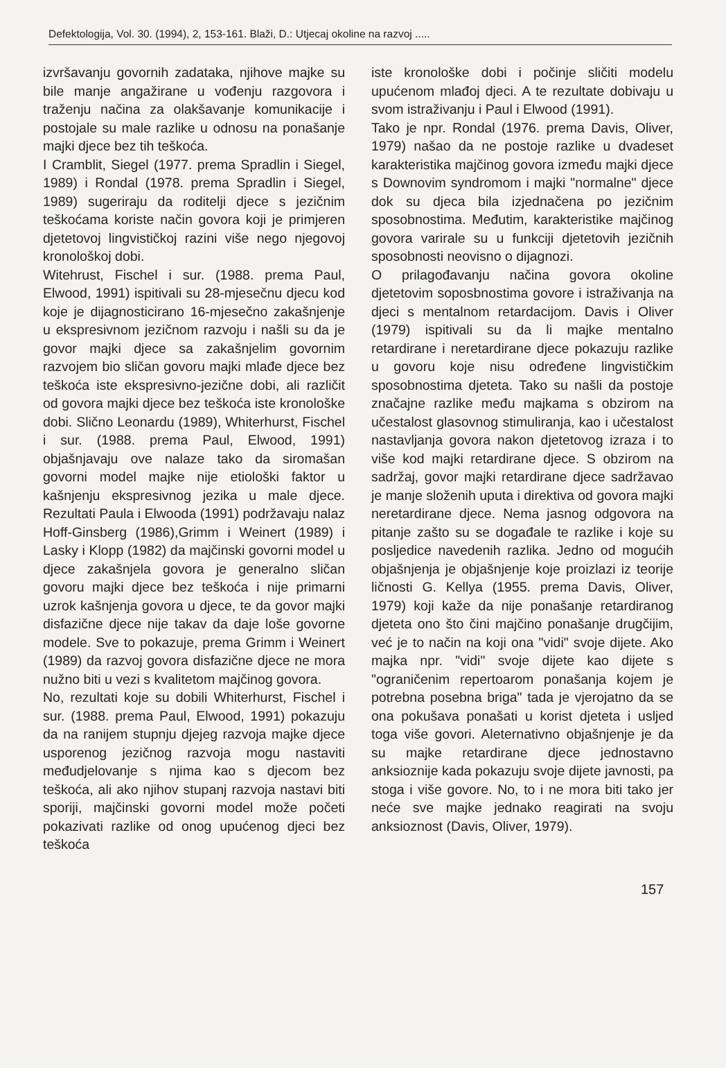Defektologija, Vol. 30. (1994), 2, 153-161. Blaži, D.: Utjecaj okoline na razvoj .....
izvršavanju govornih zadataka, njihove majke su bile manje angažirane u vođenju razgovora i traženju načina za olakšavanje komunikacije i postojale su male razlike u odnosu na ponašanje majki djece bez tih teškoća.
I Cramblit, Siegel (1977. prema Spradlin i Siegel, 1989) i Rondal (1978. prema Spradlin i Siegel, 1989) sugeriraju da roditelji djece s jezičnim teškoćama koriste način govora koji je primjeren djetetovoj lingvističkoj razini više nego njegovoj kronološkoj dobi.
Witehrust, Fischel i sur. (1988. prema Paul, Elwood, 1991) ispitivali su 28-mjesečnu djecu kod koje je dijagnosticirano 16-mjesečno zakašnjenje u ekspresivnom jezičnom razvoju i našli su da je govor majki djece sa zakašnjelim govornim razvojem bio sličan govoru majki mlađe djece bez teškoća iste ekspresivno-jezične dobi, ali različit od govora majki djece bez teškoća iste kronološke dobi. Slično Leonardu (1989), Whiterhurst, Fischel i sur. (1988. prema Paul, Elwood, 1991) objašnjavaju ove nalaze tako da siromašan govorni model majke nije etiološki faktor u kašnjenju ekspresivnog jezika u male djece. Rezultati Paula i Elwooda (1991) podržavaju nalaz Hoff-Ginsberg (1986),Grimm i Weinert (1989) i Lasky i Klopp (1982) da majčinski govorni model u djece zakašnjela govora je generalno sličan govoru majki djece bez teškoća i nije primarni uzrok kašnjenja govora u djece, te da govor majki disfazične djece nije takav da daje loše govorne modele. Sve to pokazuje, prema Grimm i Weinert (1989) da razvoj govora disfazične djece ne mora nužno biti u vezi s kvalitetom majčinog govora.
No, rezultati koje su dobili Whiterhurst, Fischel i sur. (1988. prema Paul, Elwood, 1991) pokazuju da na ranijem stupnju djejeg razvoja majke djece usporenog jezičnog razvoja mogu nastaviti međudjelovanje s njima kao s djecom bez teškoća, ali ako njihov stupanj razvoja nastavi biti sporiji, majčinski govorni model može početi pokazivati razlike od onog upućenog djeci bez teškoća
iste kronološke dobi i počinje sličiti modelu upućenom mlađoj djeci. A te rezultate dobivaju u svom istraživanju i Paul i Elwood (1991).
Tako je npr. Rondal (1976. prema Davis, Oliver, 1979) našao da ne postoje razlike u dvadeset karakteristika majčinog govora između majki djece s Downovim syndromom i majki "normalne" djece dok su djeca bila izjednačena po jezičnim sposobnostima. Međutim, karakteristike majčinog govora varirale su u funkciji djetetovih jezičnih sposobnosti neovisno o dijagnozi.
O prilagođavanju načina govora okoline djetetovim soposbnostima govore i istraživanja na djeci s mentalnom retardacijom. Davis i Oliver (1979) ispitivali su da li majke mentalno retardirane i neretardirane djece pokazuju razlike u govoru koje nisu određene lingvističkim sposobnostima djeteta. Tako su našli da postoje značajne razlike među majkama s obzirom na učestalost glasovnog stimuliranja, kao i učestalost nastavljanja govora nakon djetetovog izraza i to više kod majki retardirane djece. S obzirom na sadržaj, govor majki retardirane djece sadržavao je manje složenih uputa i direktiva od govora majki neretardirane djece. Nema jasnog odgovora na pitanje zašto su se događale te razlike i koje su posljedice navedenih razlika. Jedno od mogućih objašnjenja je objašnjenje koje proizlazi iz teorije ličnosti G. Kellya (1955. prema Davis, Oliver, 1979) koji kaže da nije ponašanje retardiranog djeteta ono što čini majčino ponašanje drugčijim, već je to način na koji ona "vidi" svoje dijete. Ako majka npr. "vidi" svoje dijete kao dijete s "ograničenim repertoarom ponašanja kojem je potrebna posebna briga" tada je vjerojatno da se ona pokušava ponašati u korist djeteta i usljed toga više govori. Aleternativno objašnjenje je da su majke retardirane djece jednostavno anksioznije kada pokazuju svoje dijete javnosti, pa stoga i više govore. No, to i ne mora biti tako jer neće sve majke jednako reagirati na svoju anksioznost (Davis, Oliver, 1979).
157